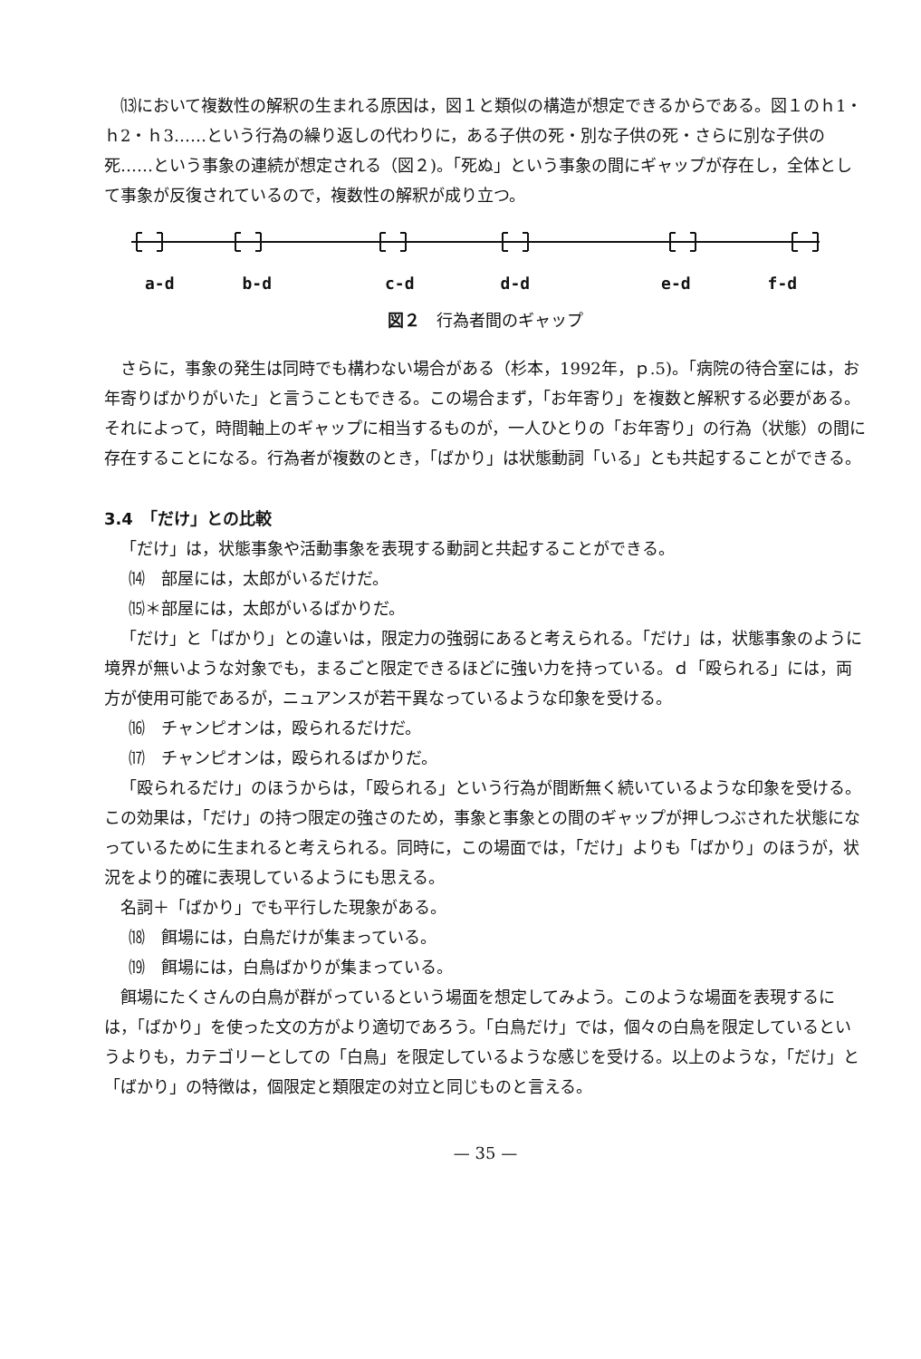⒀において複数性の解釈の生まれる原因は，図１と類似の構造が想定できるからである。図１のｈ1・ｈ2・ｈ3……という行為の繰り返しの代わりに，ある子供の死・別な子供の死・さらに別な子供の死……という事象の連続が想定される（図２)。「死ぬ」という事象の間にギャップが存在し，全体として事象が反復されているので，複数性の解釈が成り立つ。
a-d b-d c-d d-d e-d f-d
図２　行為者間のギャップ
さらに，事象の発生は同時でも構わない場合がある（杉本，1992年，ｐ.5)。「病院の待合室には，お年寄りばかりがいた」と言うこともできる。この場合まず，「お年寄り」を複数と解釈する必要がある。それによって，時間軸上のギャップに相当するものが，一人ひとりの「お年寄り」の行為（状態）の間に存在することになる。行為者が複数のとき，「ばかり」は状態動詞「いる」とも共起することができる。
3.4　「だけ」との比較
「だけ」は，状態事象や活動事象を表現する動詞と共起することができる。
⒁　部屋には，太郎がいるだけだ。
⒂＊部屋には，太郎がいるばかりだ。
「だけ」と「ばかり」との違いは，限定力の強弱にあると考えられる。「だけ」は，状態事象のように境界が無いような対象でも，まるごと限定できるほどに強い力を持っている。ｄ「殴られる」には，両方が使用可能であるが，ニュアンスが若干異なっているような印象を受ける。
⒃　チャンピオンは，殴られるだけだ。
⒄　チャンピオンは，殴られるばかりだ。
「殴られるだけ」のほうからは，「殴られる」という行為が間断無く続いているような印象を受ける。この効果は，「だけ」の持つ限定の強さのため，事象と事象との間のギャップが押しつぶされた状態になっているために生まれると考えられる。同時に，この場面では，「だけ」よりも「ばかり」のほうが，状況をより的確に表現しているようにも思える。
名詞＋「ばかり」でも平行した現象がある。
⒅　餌場には，白鳥だけが集まっている。
⒆　餌場には，白鳥ばかりが集まっている。
餌場にたくさんの白鳥が群がっているという場面を想定してみよう。このような場面を表現するには，「ばかり」を使った文の方がより適切であろう。「白鳥だけ」では，個々の白鳥を限定しているというよりも，カテゴリーとしての「白鳥」を限定しているような感じを受ける。以上のような，「だけ」と「ばかり」の特徴は，個限定と類限定の対立と同じものと言える。
— 35 —